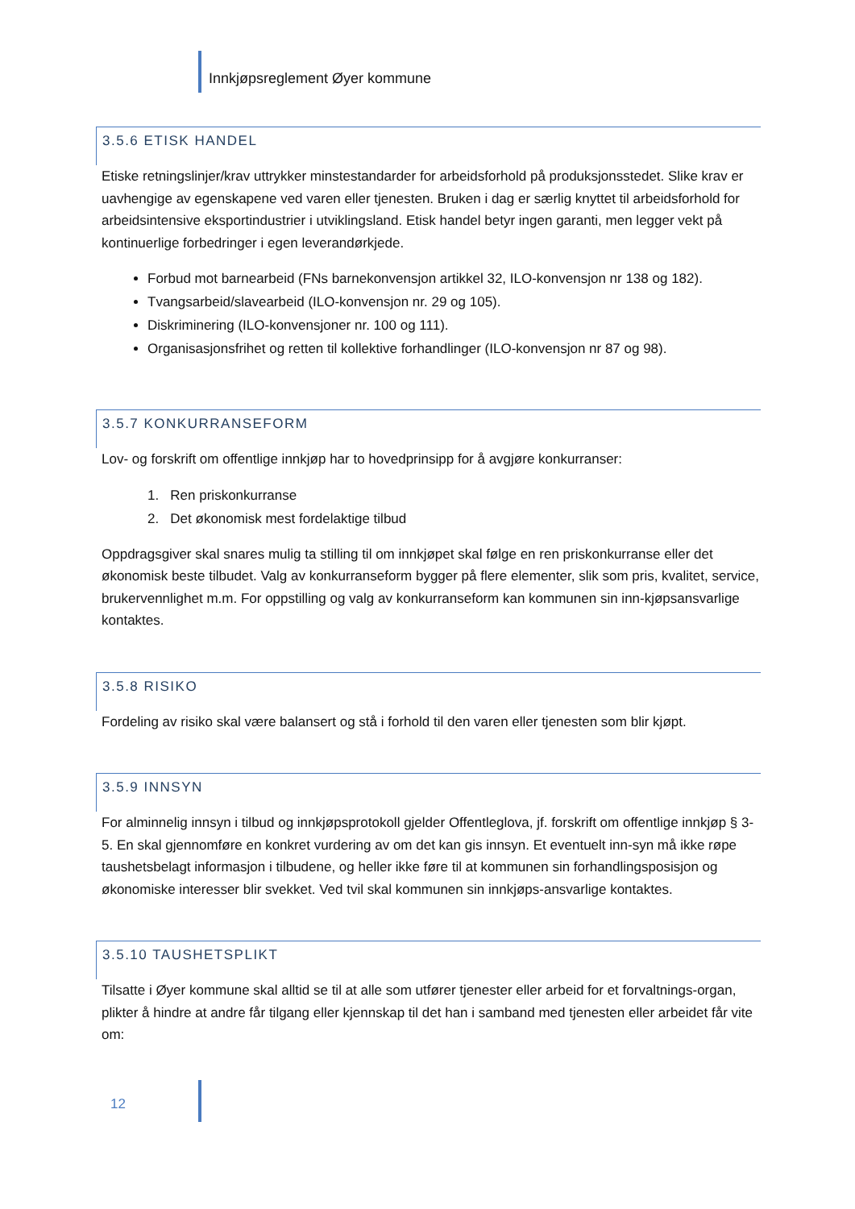Innkjøpsreglement Øyer kommune
3.5.6 ETISK HANDEL
Etiske retningslinjer/krav uttrykker minstestandarder for arbeidsforhold på produksjonsstedet. Slike krav er uavhengige av egenskapene ved varen eller tjenesten. Bruken i dag er særlig knyttet til arbeidsforhold for arbeidsintensive eksportindustrier i utviklingsland. Etisk handel betyr ingen garanti, men legger vekt på kontinuerlige forbedringer i egen leverandørkjede.
Forbud mot barnearbeid (FNs barnekonvensjon artikkel 32, ILO-konvensjon nr 138 og 182).
Tvangsarbeid/slavearbeid (ILO-konvensjon nr. 29 og 105).
Diskriminering (ILO-konvensjoner nr. 100 og 111).
Organisasjonsfrihet og retten til kollektive forhandlinger (ILO-konvensjon nr 87 og 98).
3.5.7 KONKURRANSEFORM
Lov- og forskrift om offentlige innkjøp har to hovedprinsipp for å avgjøre konkurranser:
1. Ren priskonkurranse
2. Det økonomisk mest fordelaktige tilbud
Oppdragsgiver skal snares mulig ta stilling til om innkjøpet skal følge en ren priskonkurranse eller det økonomisk beste tilbudet. Valg av konkurranseform bygger på flere elementer, slik som pris, kvalitet, service, brukervennlighet m.m. For oppstilling og valg av konkurranseform kan kommunen sin inn-kjøpsansvarlige kontaktes.
3.5.8 RISIKO
Fordeling av risiko skal være balansert og stå i forhold til den varen eller tjenesten som blir kjøpt.
3.5.9 INNSYN
For alminnelig innsyn i tilbud og innkjøpsprotokoll gjelder Offentleglova, jf. forskrift om offentlige innkjøp § 3-5. En skal gjennomføre en konkret vurdering av om det kan gis innsyn. Et eventuelt inn-syn må ikke røpe taushetsbelagt informasjon i tilbudene, og heller ikke føre til at kommunen sin forhandlingsposisjon og økonomiske interesser blir svekket. Ved tvil skal kommunen sin innkjøps-ansvarlige kontaktes.
3.5.10 TAUSHETSPLIKT
Tilsatte i Øyer kommune skal alltid se til at alle som utfører tjenester eller arbeid for et forvaltnings-organ, plikter å hindre at andre får tilgang eller kjennskap til det han i samband med tjenesten eller arbeidet får vite om:
12